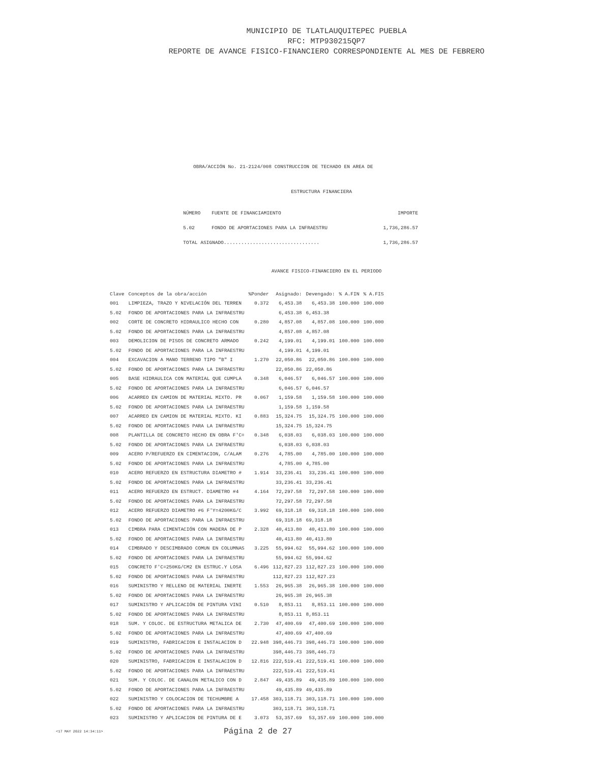MUNICIPIO DE TLATLAUQUITEPEC PUEBLA
RFC: MTP930215QP7
REPORTE DE AVANCE FISICO-FINANCIERO CORRESPONDIENTE AL MES DE FEBRERO
OBRA/ACCIÓN No. 21-2124/008 CONSTRUCCION DE TECHADO EN AREA DE
ESTRUCTURA FINANCIERA
| NÚMERO | FUENTE DE FINANCIAMIENTO | IMPORTE |
| --- | --- | --- |
| 5.02 | FONDO DE APORTACIONES PARA LA INFRAESTRU | 1,736,286.57 |
| TOTAL ASIGNADO................................. | | 1,736,286.57 |
AVANCE FISICO-FINANCIERO EN EL PERIODO
| Clave | Conceptos de la obra/acción | %Ponder | Asignado: | Devengado: | % A.FIN | % A.FIS |
| --- | --- | --- | --- | --- | --- | --- |
| 001 | LIMPIEZA, TRAZO Y NIVELACIÓN DEL TERREN | 0.372 | 6,453.38 | 6,453.38 | 100.000 | 100.000 |
| 5.02 | FONDO DE APORTACIONES PARA LA INFRAESTRU | | 6,453.38 | 6,453.38 | | |
| 002 | CORTE DE CONCRETO HIDRAULICO HECHO CON | 0.280 | 4,857.08 | 4,857.08 | 100.000 | 100.000 |
| 5.02 | FONDO DE APORTACIONES PARA LA INFRAESTRU | | 4,857.08 | 4,857.08 | | |
| 003 | DEMOLICION DE PISOS DE CONCRETO ARMADO | 0.242 | 4,199.01 | 4,199.01 | 100.000 | 100.000 |
| 5.02 | FONDO DE APORTACIONES PARA LA INFRAESTRU | | 4,199.01 | 4,199.01 | | |
| 004 | EXCAVACION A MANO TERRENO TIPO "B" I | 1.270 | 22,050.86 | 22,050.86 | 100.000 | 100.000 |
| 5.02 | FONDO DE APORTACIONES PARA LA INFRAESTRU | | 22,050.86 | 22,050.86 | | |
| 005 | BASE HIDRAULICA CON MATERIAL QUE CUMPLA | 0.348 | 6,046.57 | 6,046.57 | 100.000 | 100.000 |
| 5.02 | FONDO DE APORTACIONES PARA LA INFRAESTRU | | 6,046.57 | 6,046.57 | | |
| 006 | ACARREO EN CAMION DE MATERIAL MIXTO. PR | 0.067 | 1,159.58 | 1,159.58 | 100.000 | 100.000 |
| 5.02 | FONDO DE APORTACIONES PARA LA INFRAESTRU | | 1,159.58 | 1,159.58 | | |
| 007 | ACARREO EN CAMION DE MATERIAL MIXTO. KI | 0.883 | 15,324.75 | 15,324.75 | 100.000 | 100.000 |
| 5.02 | FONDO DE APORTACIONES PARA LA INFRAESTRU | | 15,324.75 | 15,324.75 | | |
| 008 | PLANTILLA DE CONCRETO HECHO EN OBRA F'C= | 0.348 | 6,038.03 | 6,038.03 | 100.000 | 100.000 |
| 5.02 | FONDO DE APORTACIONES PARA LA INFRAESTRU | | 6,038.03 | 6,038.03 | | |
| 009 | ACERO P/REFUERZO EN CIMENTACION, C/ALAM | 0.276 | 4,785.00 | 4,785.00 | 100.000 | 100.000 |
| 5.02 | FONDO DE APORTACIONES PARA LA INFRAESTRU | | 4,785.00 | 4,785.00 | | |
| 010 | ACERO REFUERZO EN ESTRUCTURA DIAMETRO # | 1.914 | 33,236.41 | 33,236.41 | 100.000 | 100.000 |
| 5.02 | FONDO DE APORTACIONES PARA LA INFRAESTRU | | 33,236.41 | 33,236.41 | | |
| 011 | ACERO REFUERZO EN ESTRUCT. DIAMETRO #4 | 4.164 | 72,297.58 | 72,297.58 | 100.000 | 100.000 |
| 5.02 | FONDO DE APORTACIONES PARA LA INFRAESTRU | | 72,297.58 | 72,297.58 | | |
| 012 | ACERO REFUERZO DIAMETRO #6 F'Y=4200KG/C | 3.992 | 69,318.18 | 69,318.18 | 100.000 | 100.000 |
| 5.02 | FONDO DE APORTACIONES PARA LA INFRAESTRU | | 69,318.18 | 69,318.18 | | |
| 013 | CIMBRA PARA CIMENTACIÓN CON MADERA DE P | 2.328 | 40,413.80 | 40,413.80 | 100.000 | 100.000 |
| 5.02 | FONDO DE APORTACIONES PARA LA INFRAESTRU | | 40,413.80 | 40,413.80 | | |
| 014 | CIMBRADO Y DESCIMBRADO COMUN EN COLUMNAS | 3.225 | 55,994.62 | 55,994.62 | 100.000 | 100.000 |
| 5.02 | FONDO DE APORTACIONES PARA LA INFRAESTRU | | 55,994.62 | 55,994.62 | | |
| 015 | CONCRETO F'C=250KG/CM2 EN ESTRUC.Y LOSA | 6.496 | 112,827.23 | 112,827.23 | 100.000 | 100.000 |
| 5.02 | FONDO DE APORTACIONES PARA LA INFRAESTRU | | 112,827.23 | 112,827.23 | | |
| 016 | SUMINISTRO Y RELLENO DE MATERIAL INERTE | 1.553 | 26,965.38 | 26,965.38 | 100.000 | 100.000 |
| 5.02 | FONDO DE APORTACIONES PARA LA INFRAESTRU | | 26,965.38 | 26,965.38 | | |
| 017 | SUMINISTRO Y APLICACIÓN DE PINTURA VINI | 0.510 | 8,853.11 | 8,853.11 | 100.000 | 100.000 |
| 5.02 | FONDO DE APORTACIONES PARA LA INFRAESTRU | | 8,853.11 | 8,853.11 | | |
| 018 | SUM. Y COLOC. DE ESTRUCTURA METALICA DE | 2.730 | 47,400.69 | 47,400.69 | 100.000 | 100.000 |
| 5.02 | FONDO DE APORTACIONES PARA LA INFRAESTRU | | 47,400.69 | 47,400.69 | | |
| 019 | SUMINISTRO, FABRICACION E INSTALACION D | 22.948 | 398,446.73 | 398,446.73 | 100.000 | 100.000 |
| 5.02 | FONDO DE APORTACIONES PARA LA INFRAESTRU | | 398,446.73 | 398,446.73 | | |
| 020 | SUMINISTRO, FABRICACION E INSTALACION D | 12.816 | 222,519.41 | 222,519.41 | 100.000 | 100.000 |
| 5.02 | FONDO DE APORTACIONES PARA LA INFRAESTRU | | 222,519.41 | 222,519.41 | | |
| 021 | SUM. Y COLOC. DE CANALON METALICO CON D | 2.847 | 49,435.89 | 49,435.89 | 100.000 | 100.000 |
| 5.02 | FONDO DE APORTACIONES PARA LA INFRAESTRU | | 49,435.89 | 49,435.89 | | |
| 022 | SUMINISTRO Y COLOCACION DE TECHUMBRE A | 17.458 | 303,118.71 | 303,118.71 | 100.000 | 100.000 |
| 5.02 | FONDO DE APORTACIONES PARA LA INFRAESTRU | | 303,118.71 | 303,118.71 | | |
| 023 | SUMINISTRO Y APLICACION DE PINTURA DE E | 3.073 | 53,357.69 | 53,357.69 | 100.000 | 100.000 |
<17 MAY 2022 14:34:11> Página 2 de 27